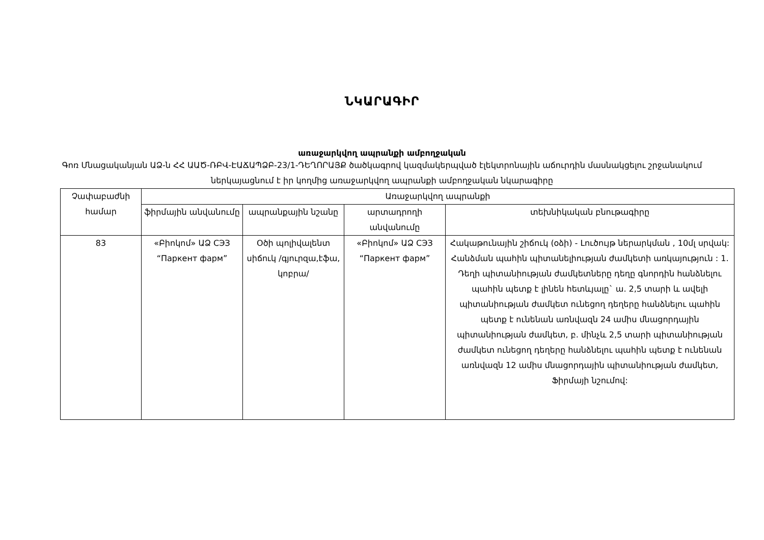ՆԿԱՐԱԳԻՐ
առաջարկվող ապրանքի ամբողջական
Գոռ Մնացականյան ԱՁ-ն ՀՀ ԱԱԾ-ՌԲՎ-ԷԱՃԱՊՁԲ-23/1-ԴԵՂՈՐԱՅՔ ծածկագրով կազմակերպված էլեկտրոնային աճուրդին մասնակցելու շրջանակում ներկայացնում է իր կողմից առաջարկվող ապրանքի ամբողջական նկարագիրը
| Չափաբաժնի համար | Առաջարկվող ապրանքի | | | |
| --- | --- | --- | --- | --- |
| | ֆիրմային անվանումը | ապրանքային նշանը | արտադրողի անվանումը | տեխնիկական բնութագիրը |
| 83 | «Բիոկոմ» ԱՁ СЭЗ “Паркент фарм” | Օծի պոլիվալենտ սիճուկ /գյուրզա,էֆա, կոբրա/ | «Բիոկոմ» ԱՁ СЭЗ “Паркент фарм” | Հակաթունային շիճուկ (օձի) - Լուծույթ ներարկման , 10մլ սրվակ: Հանձման պահին պիտանելիության ժամկետի առկայություն : 1. Դեղի պիտանիության ժամկետները դեղը գնորդին հանձնելու պահին պետք է լինեն հետևյալը` ա. 2,5 տարի և ավելի պիտանիության ժամկետ ունեցող դեղերը հանձնելու պահին պետք է ունենան առնվազն 24 ամիս մնացորդային պիտանիության ժամկետ, բ. մինչև 2,5 տարի պիտանիության ժամկետ ունեցող դեղերը հանձնելու պահին պետք է ունենան առնվազն 12 ամիս մնացորդային պիտանիության ժամկետ, Ֆիրմայի նշումով: |